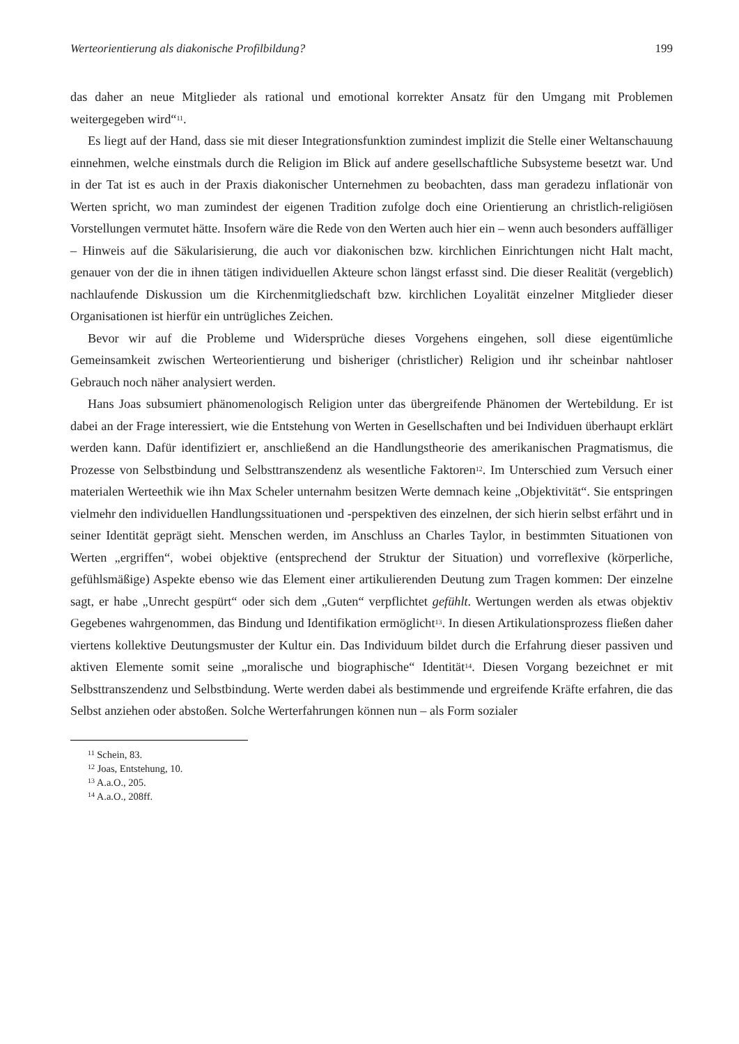Werteorientierung als diakonische Profilbildung? 199
das daher an neue Mitglieder als rational und emotional korrekter Ansatz für den Umgang mit Problemen weitergegeben wird“<sup>11</sup>.
Es liegt auf der Hand, dass sie mit dieser Integrationsfunktion zumindest implizit die Stelle einer Weltanschauung einnehmen, welche einstmals durch die Religion im Blick auf andere gesellschaftliche Subsysteme besetzt war. Und in der Tat ist es auch in der Praxis diakonischer Unternehmen zu beobachten, dass man geradezu inflationär von Werten spricht, wo man zumindest der eigenen Tradition zufolge doch eine Orientierung an christlich-religiösen Vorstellungen vermutet hätte. Insofern wäre die Rede von den Werten auch hier ein – wenn auch besonders auffälliger – Hinweis auf die Säkularisierung, die auch vor diakonischen bzw. kirchlichen Einrichtungen nicht Halt macht, genauer von der die in ihnen tätigen individuellen Akteure schon längst erfasst sind. Die dieser Realität (vergeblich) nachlaufende Diskussion um die Kirchenmitgliedschaft bzw. kirchlichen Loyalität einzelner Mitglieder dieser Organisationen ist hierfür ein untrügliches Zeichen.
Bevor wir auf die Probleme und Widersprüche dieses Vorgehens eingehen, soll diese eigentümliche Gemeinsamkeit zwischen Werteorientierung und bisheriger (christlicher) Religion und ihr scheinbar nahtloser Gebrauch noch näher analysiert werden.
Hans Joas subsumiert phänomenologisch Religion unter das übergreifende Phänomen der Wertebildung. Er ist dabei an der Frage interessiert, wie die Entstehung von Werten in Gesellschaften und bei Individuen überhaupt erklärt werden kann. Dafür identifiziert er, anschließend an die Handlungstheorie des amerikanischen Pragmatismus, die Prozesse von Selbstbindung und Selbsttranszendenz als wesentliche Faktoren<sup>12</sup>. Im Unterschied zum Versuch einer materialen Werteethik wie ihn Max Scheler unternahm besitzen Werte demnach keine „Objektivität“. Sie entspringen vielmehr den individuellen Handlungssituationen und -perspektiven des einzelnen, der sich hierin selbst erfährt und in seiner Identität geprägt sieht. Menschen werden, im Anschluss an Charles Taylor, in bestimmten Situationen von Werten „ergriffen“, wobei objektive (entsprechend der Struktur der Situation) und vorreflexive (körperliche, gefühlsmäßige) Aspekte ebenso wie das Element einer artikulierenden Deutung zum Tragen kommen: Der einzelne sagt, er habe „Unrecht gespürt“ oder sich dem „Guten“ verpflichtet gefühlt. Wertungen werden als etwas objektiv Gegebenes wahrgenommen, das Bindung und Identifikation ermöglicht<sup>13</sup>. In diesen Artikulationsprozess fließen daher viertens kollektive Deutungsmuster der Kultur ein. Das Individuum bildet durch die Erfahrung dieser passiven und aktiven Elemente somit seine „moralische und biographische“ Identität<sup>14</sup>. Diesen Vorgang bezeichnet er mit Selbsttranszendenz und Selbstbindung. Werte werden dabei als bestimmende und ergreifende Kräfte erfahren, die das Selbst anziehen oder abstoßen. Solche Werterfahrungen können nun – als Form sozialer
<sup>11</sup> Schein, 83.
<sup>12</sup> Joas, Entstehung, 10.
<sup>13</sup> A.a.O., 205.
<sup>14</sup> A.a.O., 208ff.